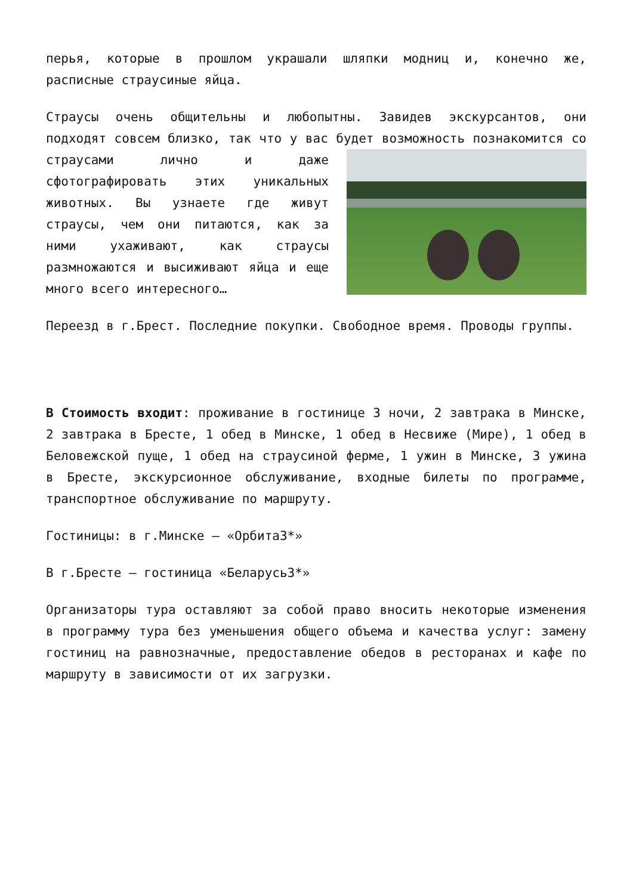перья, которые в прошлом украшали шляпки модниц и, конечно же, расписные страусиные яйца.
Страусы очень общительны и любопытны. Завидев экскурсантов, они подходят совсем близко, так что у вас будет возможность познакомится со страусами лично и даже сфотографировать этих уникальных животных. Вы узнаете где живут страусы, чем они питаются, как за ними ухаживают, как страусы размножаются и высиживают яйца и еще много всего интересного…
Переезд в г.Брест. Последние покупки. Свободное время. Проводы группы.
В Стоимость входит: проживание в гостинице 3 ночи, 2 завтрака в Минске, 2 завтрака в Бресте, 1 обед в Минске, 1 обед в Несвиже (Мире), 1 обед в Беловежской пуще, 1 обед на страусиной ферме, 1 ужин в Минске, 3 ужина в Бресте, экскурсионное обслуживание, входные билеты по программе, транспортное обслуживание по маршруту.
Гостиницы: в г.Минске – «Орбита3*»
В г.Бресте – гостиница «Беларусь3*»
Организаторы тура оставляют за собой право вносить некоторые изменения в программу тура без уменьшения общего объема и качества услуг: замену гостиниц на равнозначные, предоставление обедов в ресторанах и кафе по маршруту в зависимости от их загрузки.